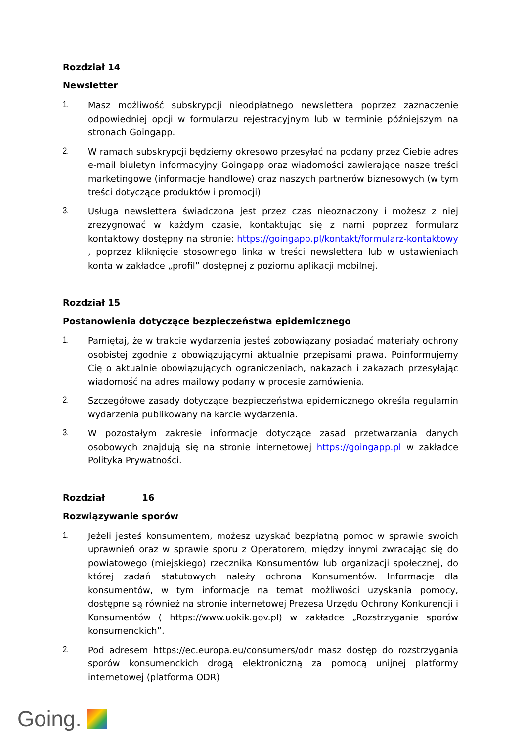Rozdział 14
Newsletter
1. Masz możliwość subskrypcji nieodpłatnego newslettera poprzez zaznaczenie odpowiedniej opcji w formularzu rejestracyjnym lub w terminie późniejszym na stronach Goingapp.
2. W ramach subskrypcji będziemy okresowo przesyłać na podany przez Ciebie adres e-mail biuletyn informacyjny Goingapp oraz wiadomości zawierające nasze treści marketingowe (informacje handlowe) oraz naszych partnerów biznesowych (w tym treści dotyczące produktów i promocji).
3. Usługa newslettera świadczona jest przez czas nieoznaczony i możesz z niej zrezygnować w każdym czasie, kontaktując się z nami poprzez formularz kontaktowy dostępny na stronie: https://goingapp.pl/kontakt/formularz-kontaktowy , poprzez kliknięcie stosownego linka w treści newslettera lub w ustawieniach konta w zakładce „profil” dostępnej z poziomu aplikacji mobilnej.
Rozdział 15
Postanowienia dotyczące bezpieczeństwa epidemicznego
1. Pamiętaj, że w trakcie wydarzenia jesteś zobowiązany posiadać materiały ochrony osobistej zgodnie z obowiązującymi aktualnie przepisami prawa. Poinformujemy Cię o aktualnie obowiązujących ograniczeniach, nakazach i zakazach przesyłając wiadomość na adres mailowy podany w procesie zamówienia.
2. Szczegółowe zasady dotyczące bezpieczeństwa epidemicznego określa regulamin wydarzenia publikowany na karcie wydarzenia.
3. W pozostałym zakresie informacje dotyczące zasad przetwarzania danych osobowych znajdują się na stronie internetowej https://goingapp.pl w zakładce Polityka Prywatności.
Rozdział 16
Rozwiązywanie sporów
1. Jeżeli jesteś konsumentem, możesz uzyskać bezpłatną pomoc w sprawie swoich uprawnień oraz w sprawie sporu z Operatorem, między innymi zwracając się do powiatowego (miejskiego) rzecznika Konsumentów lub organizacji społecznej, do której zadań statutowych należy ochrona Konsumentów. Informacje dla konsumentów, w tym informacje na temat możliwości uzyskania pomocy, dostępne są również na stronie internetowej Prezesa Urzędu Ochrony Konkurencji i Konsumentów ( https://www.uokik.gov.pl) w zakładce „Rozstrzyganie sporów konsumenckich”.
2. Pod adresem https://ec.europa.eu/consumers/odr masz dostęp do rozstrzygania sporów konsumenckich drogą elektroniczną za pomocą unijnej platformy internetowej (platforma ODR)
Going.